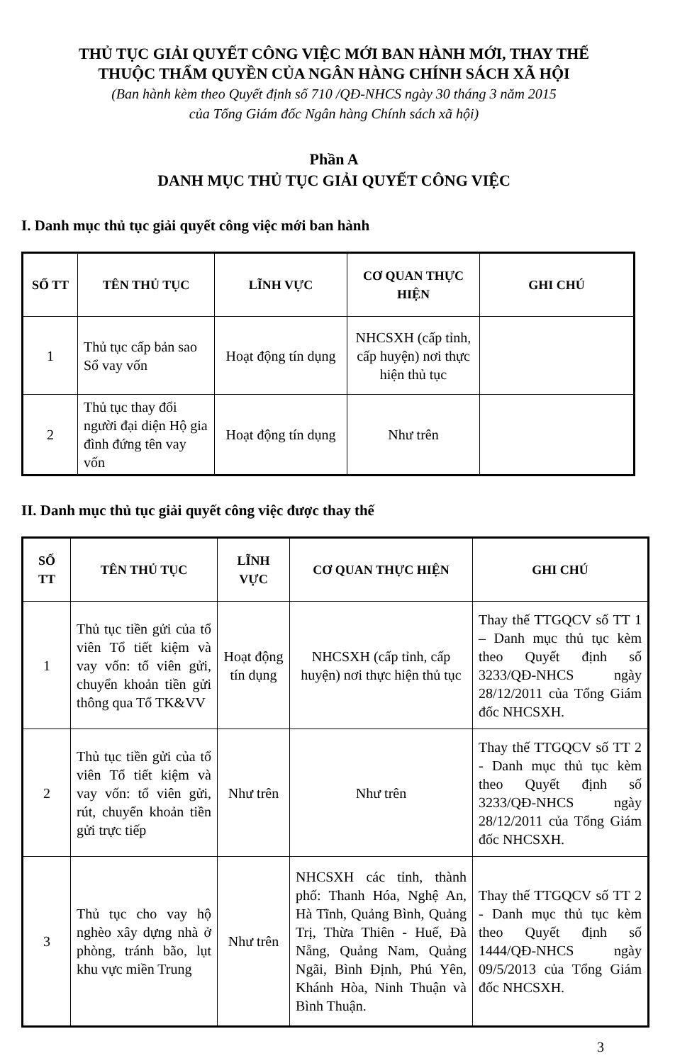THỦ TỤC GIẢI QUYẾT CÔNG VIỆC MỚI BAN HÀNH MỚI, THAY THẾ
THUỘC THẨM QUYỀN CỦA NGÂN HÀNG CHÍNH SÁCH XÃ HỘI
(Ban hành kèm theo Quyết định số 710 /QĐ-NHCS ngày 30 tháng 3 năm 2015
của Tổng Giám đốc Ngân hàng Chính sách xã hội)
Phần A
DANH MỤC THỦ TỤC GIẢI QUYẾT CÔNG VIỆC
I. Danh mục thủ tục giải quyết công việc mới ban hành
| SỐ TT | TÊN THỦ TỤC | LĨNH VỰC | CƠ QUAN THỰC HIỆN | GHI CHÚ |
| --- | --- | --- | --- | --- |
| 1 | Thủ tục cấp bản sao Sổ vay vốn | Hoạt động tín dụng | NHCSXH (cấp tỉnh, cấp huyện) nơi thực hiện thủ tục | |
| 2 | Thủ tục thay đổi người đại diện Hộ gia đình đứng tên vay vốn | Hoạt động tín dụng | Như trên | |
II. Danh mục thủ tục giải quyết công việc được thay thế
| SỐ TT | TÊN THỦ TỤC | LĨNH VỰC | CƠ QUAN THỰC HIỆN | GHI CHÚ |
| --- | --- | --- | --- | --- |
| 1 | Thủ tục tiền gửi của tổ viên Tổ tiết kiệm và vay vốn: tổ viên gửi, chuyển khoản tiền gửi thông qua Tổ TK&VV | Hoạt động tín dụng | NHCSXH (cấp tỉnh, cấp huyện) nơi thực hiện thủ tục | Thay thế TTGQCV số TT 1 – Danh mục thủ tục kèm theo Quyết định số 3233/QĐ-NHCS ngày 28/12/2011 của Tổng Giám đốc NHCSXH. |
| 2 | Thủ tục tiền gửi của tổ viên Tổ tiết kiệm và vay vốn: tổ viên gửi, rút, chuyển khoản tiền gửi trực tiếp | Như trên | Như trên | Thay thế TTGQCV số TT 2 - Danh mục thủ tục kèm theo Quyết định số 3233/QĐ-NHCS ngày 28/12/2011 của Tổng Giám đốc NHCSXH. |
| 3 | Thủ tục cho vay hộ nghèo xây dựng nhà ở phòng, tránh bão, lụt khu vực miền Trung | Như trên | NHCSXH các tỉnh, thành phố: Thanh Hóa, Nghệ An, Hà Tĩnh, Quảng Bình, Quảng Trị, Thừa Thiên - Huế, Đà Nẵng, Quảng Nam, Quảng Ngãi, Bình Định, Phú Yên, Khánh Hòa, Ninh Thuận và Bình Thuận. | Thay thế TTGQCV số TT 2 - Danh mục thủ tục kèm theo Quyết định số 1444/QĐ-NHCS ngày 09/5/2013 của Tổng Giám đốc NHCSXH. |
3